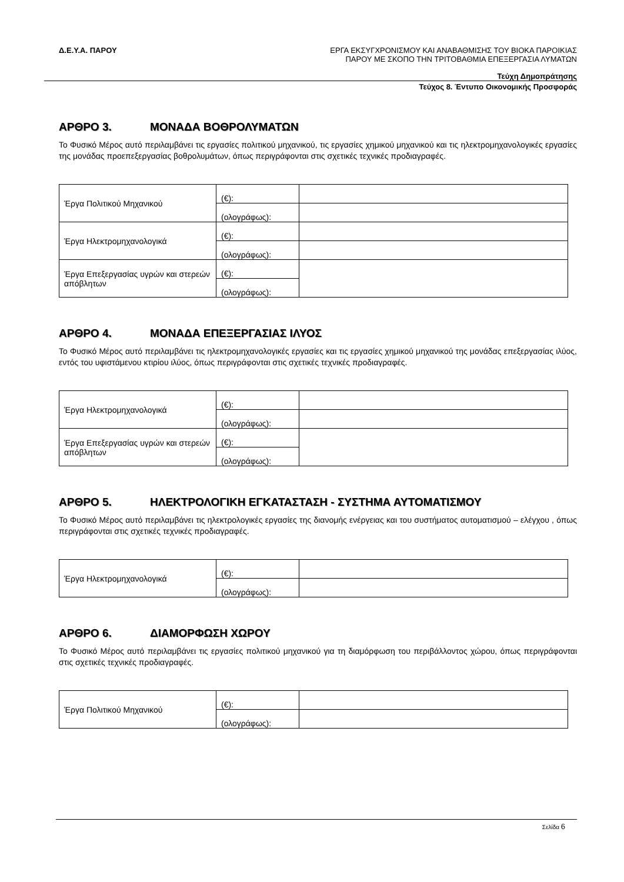Δ.Ε.Υ.Α. ΠΑΡΟΥ ΕΡΓΑ ΕΚΣΥΓΧΡΟΝΙΣΜΟΥ ΚΑΙ ΑΝΑΒΑΘΜΙΣΗΣ ΤΟΥ ΒΙΟΚΑ ΠΑΡΟΙΚΙΑΣ
ΠΑΡΟΥ ΜΕ ΣΚΟΠΟ ΤΗΝ ΤΡΙΤΟΒΑΘΜΙΑ ΕΠΕΞΕΡΓΑΣΙΑ ΛΥΜΑΤΩΝ
Τεύχη Δημοπράτησης
Τεύχος 8. Έντυπο Οικονομικής Προσφοράς
ΑΡΘΡΟ 3. ΜΟΝΑΔΑ ΒΟΘΡΟΛΥΜΑΤΩΝ
Το Φυσικό Μέρος αυτό περιλαμβάνει τις εργασίες πολιτικού μηχανικού, τις εργασίες χημικού μηχανικού και τις ηλεκτρομηχανολογικές εργασίες της μονάδας προεπεξεργασίας βοθρολυμάτων, όπως περιγράφονται στις σχετικές τεχνικές προδιαγραφές.
| Έργα Πολιτικού Μηχανικού | (€): | |
| | (ολογράφως): | |
| Έργα Ηλεκτρομηχανολογικά | (€): | |
| | (ολογράφως): | |
| Έργα Επεξεργασίας υγρών και στερεών απόβλητων | (€): | |
| | (ολογράφως): | |
ΑΡΘΡΟ 4. ΜΟΝΑΔΑ ΕΠΕΞΕΡΓΑΣΙΑΣ ΙΛΥΟΣ
Το Φυσικό Μέρος αυτό περιλαμβάνει τις ηλεκτρομηχανολογικές εργασίες και τις εργασίες χημικού μηχανικού της μονάδας επεξεργασίας ιλύος, εντός του υφιστάμενου κτιρίου ιλύος, όπως περιγράφονται στις σχετικές τεχνικές προδιαγραφές.
| Έργα Ηλεκτρομηχανολογικά | (€): | |
| | (ολογράφως): | |
| Έργα Επεξεργασίας υγρών και στερεών απόβλητων | (€): | |
| | (ολογράφως): | |
ΑΡΘΡΟ 5. ΗΛΕΚΤΡΟΛΟΓΙΚΗ ΕΓΚΑΤΑΣΤΑΣΗ - ΣΥΣΤΗΜΑ ΑΥΤΟΜΑΤΙΣΜΟΥ
Το Φυσικό Μέρος αυτό περιλαμβάνει τις ηλεκτρολογικές εργασίες της διανομής ενέργειας και του συστήματος αυτοματισμού – ελέγχου , όπως περιγράφονται στις σχετικές τεχνικές προδιαγραφές.
| Έργα Ηλεκτρομηχανολογικά | (€): | |
| | (ολογράφως): | |
ΑΡΘΡΟ 6. ΔΙΑΜΟΡΦΩΣΗ ΧΩΡΟΥ
Το Φυσικό Μέρος αυτό περιλαμβάνει τις εργασίες πολιτικού μηχανικού για τη διαμόρφωση του περιβάλλοντος χώρου, όπως περιγράφονται στις σχετικές τεχνικές προδιαγραφές.
| Έργα Πολιτικού Μηχανικού | (€): | |
| | (ολογράφως): | |
Σελίδα 6